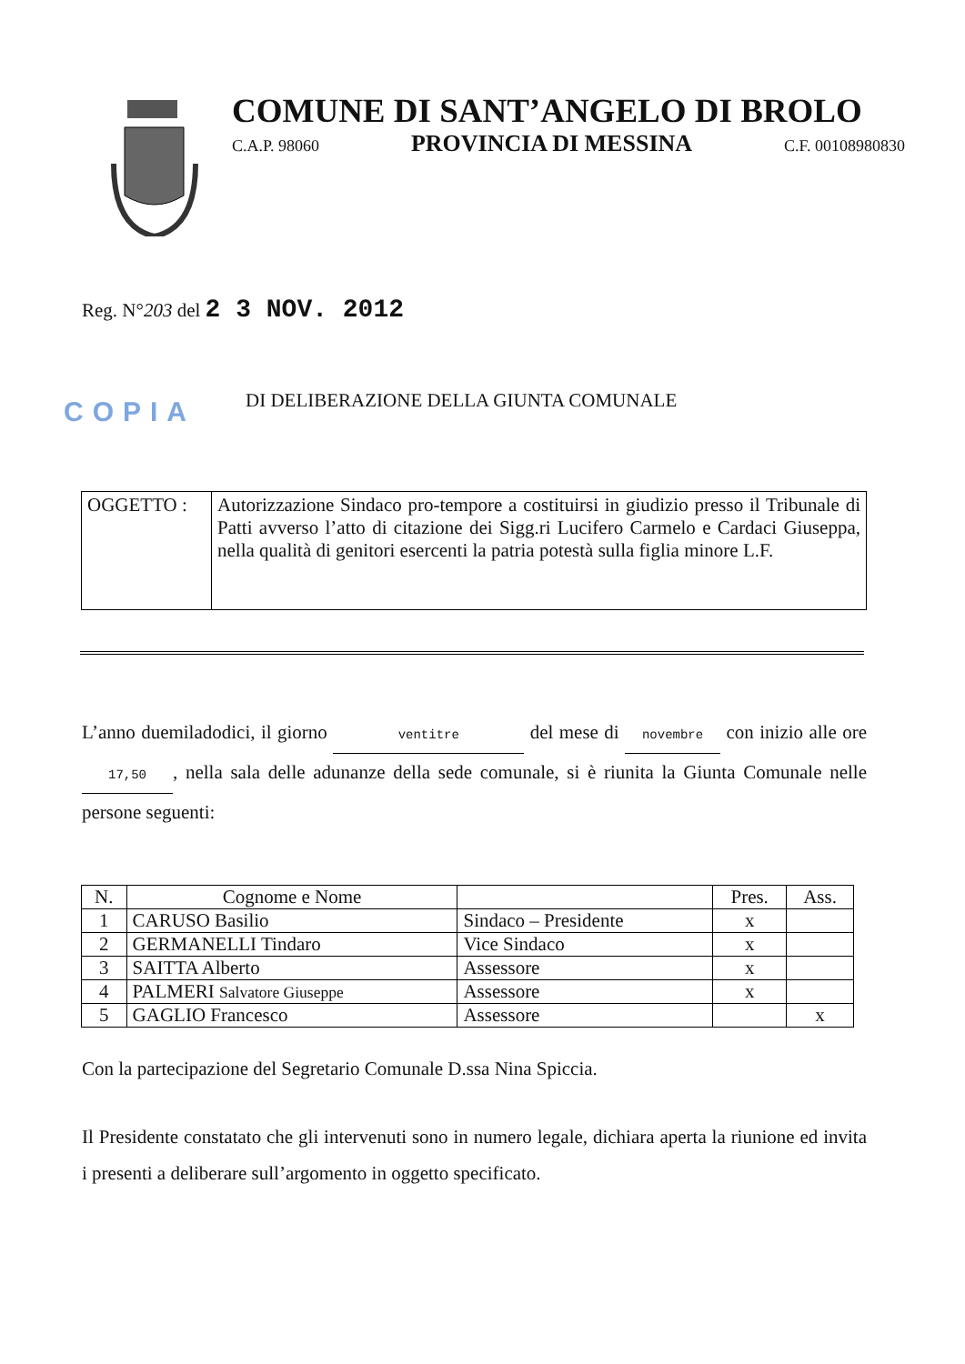COMUNE DI SANT’ANGELO DI BROLO
C.A.P. 98060 PROVINCIA DI MESSINA C.F. 00108980830
Reg. N°203 del 2 3 NOV. 2012
COPIA
DI DELIBERAZIONE DELLA GIUNTA COMUNALE
| OGGETTO : | Autorizzazione Sindaco pro-tempore a costituirsi in giudizio presso il Tribunale di Patti avverso l’atto di citazione dei Sigg.ri Lucifero Carmelo e Cardaci Giuseppa, nella qualità di genitori esercenti la patria potestà sulla figlia minore L.F. |
L’anno duemiladodici, il giorno ventitre del mese di novembre con inizio alle ore 17,50, nella sala delle adunanze della sede comunale, si è riunita la Giunta Comunale nelle persone seguenti:
| N. | Cognome e Nome | | Pres. | Ass. |
| --- | --- | --- | --- | --- |
| 1 | CARUSO Basilio | Sindaco – Presidente | x | |
| 2 | GERMANELLI Tindaro | Vice Sindaco | x | |
| 3 | SAITTA Alberto | Assessore | x | |
| 4 | PALMERI Salvatore Giuseppe | Assessore | x | |
| 5 | GAGLIO Francesco | Assessore | | x |
Con la partecipazione del Segretario Comunale D.ssa Nina Spiccia.
Il Presidente constatato che gli intervenuti sono in numero legale, dichiara aperta la riunione ed invita i presenti a deliberare sull’argomento in oggetto specificato.